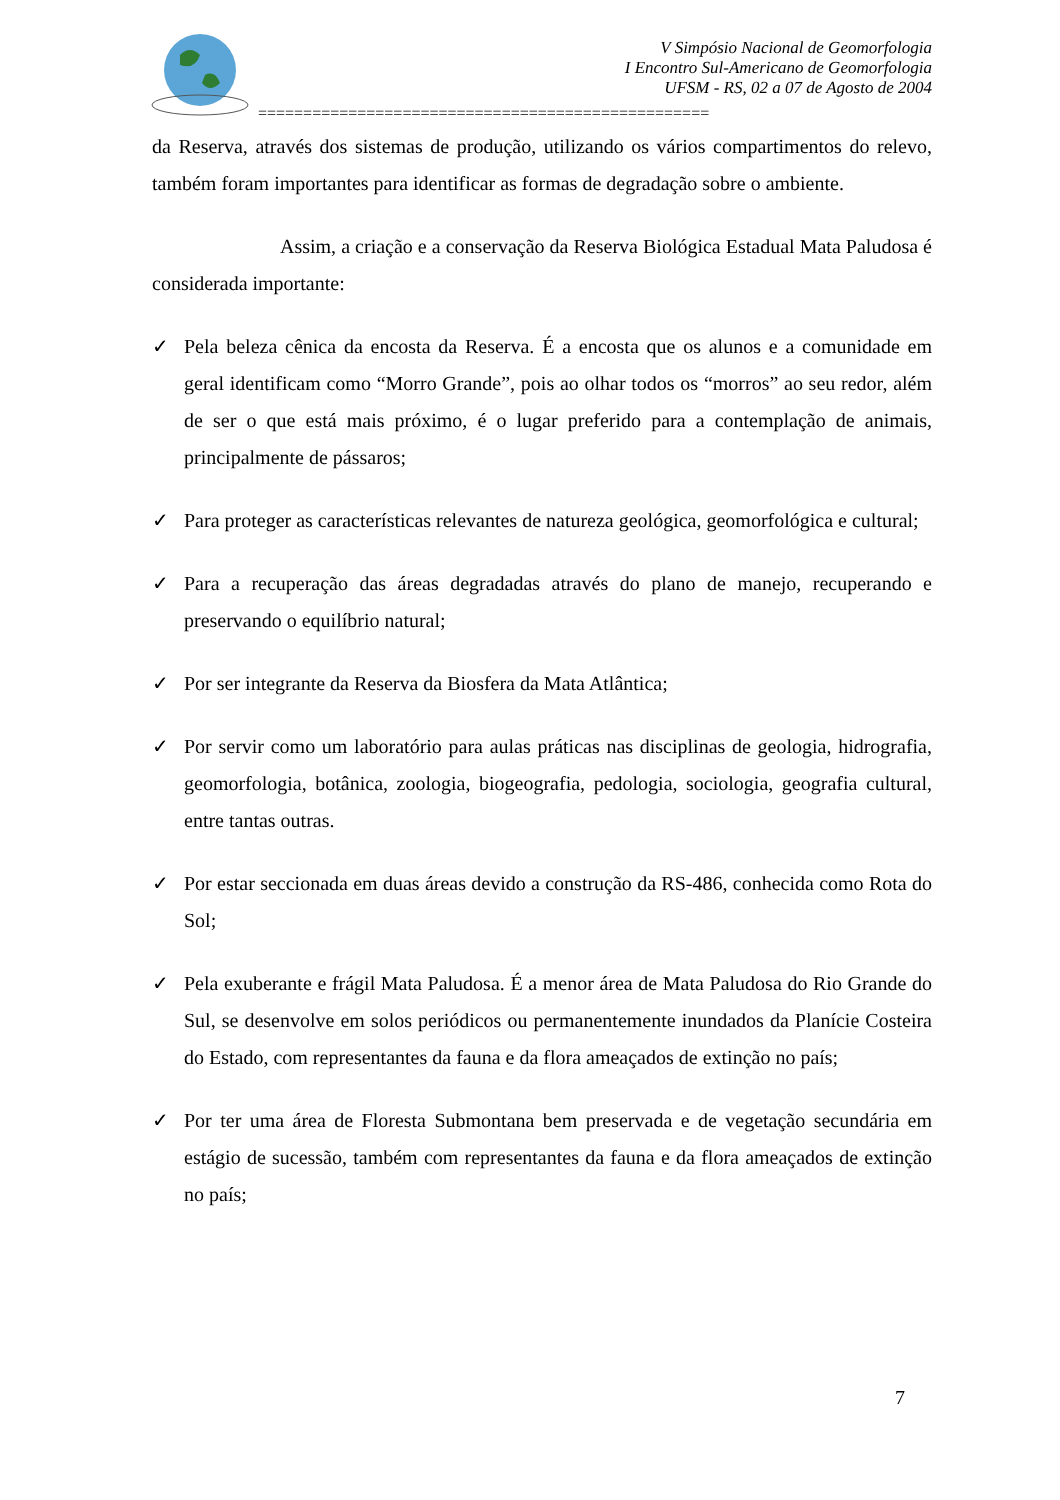V Simpósio Nacional de Geomorfologia
I Encontro Sul-Americano de Geomorfologia
UFSM - RS, 02 a 07 de Agosto de 2004
==================================================
da Reserva, através dos sistemas de produção, utilizando os vários compartimentos do relevo, também foram importantes para identificar as formas de degradação sobre o ambiente.
Assim, a criação e a conservação da Reserva Biológica Estadual Mata Paludosa é considerada importante:
✓ Pela beleza cênica da encosta da Reserva. É a encosta que os alunos e a comunidade em geral identificam como “Morro Grande”, pois ao olhar todos os “morros” ao seu redor, além de ser o que está mais próximo, é o lugar preferido para a contemplação de animais, principalmente de pássaros;
✓ Para proteger as características relevantes de natureza geológica, geomorfológica e cultural;
✓ Para a recuperação das áreas degradadas através do plano de manejo, recuperando e preservando o equilíbrio natural;
✓ Por ser integrante da Reserva da Biosfera da Mata Atlântica;
✓ Por servir como um laboratório para aulas práticas nas disciplinas de geologia, hidrografia, geomorfologia, botânica, zoologia, biogeografia, pedologia, sociologia, geografia cultural, entre tantas outras.
✓ Por estar seccionada em duas áreas devido a construção da RS-486, conhecida como Rota do Sol;
✓ Pela exuberante e frágil Mata Paludosa. É a menor área de Mata Paludosa do Rio Grande do Sul, se desenvolve em solos periódicos ou permanentemente inundados da Planície Costeira do Estado, com representantes da fauna e da flora ameaçados de extinção no país;
✓ Por ter uma área de Floresta Submontana bem preservada e de vegetação secundária em estágio de sucessão, também com representantes da fauna e da flora ameaçados de extinção no país;
7